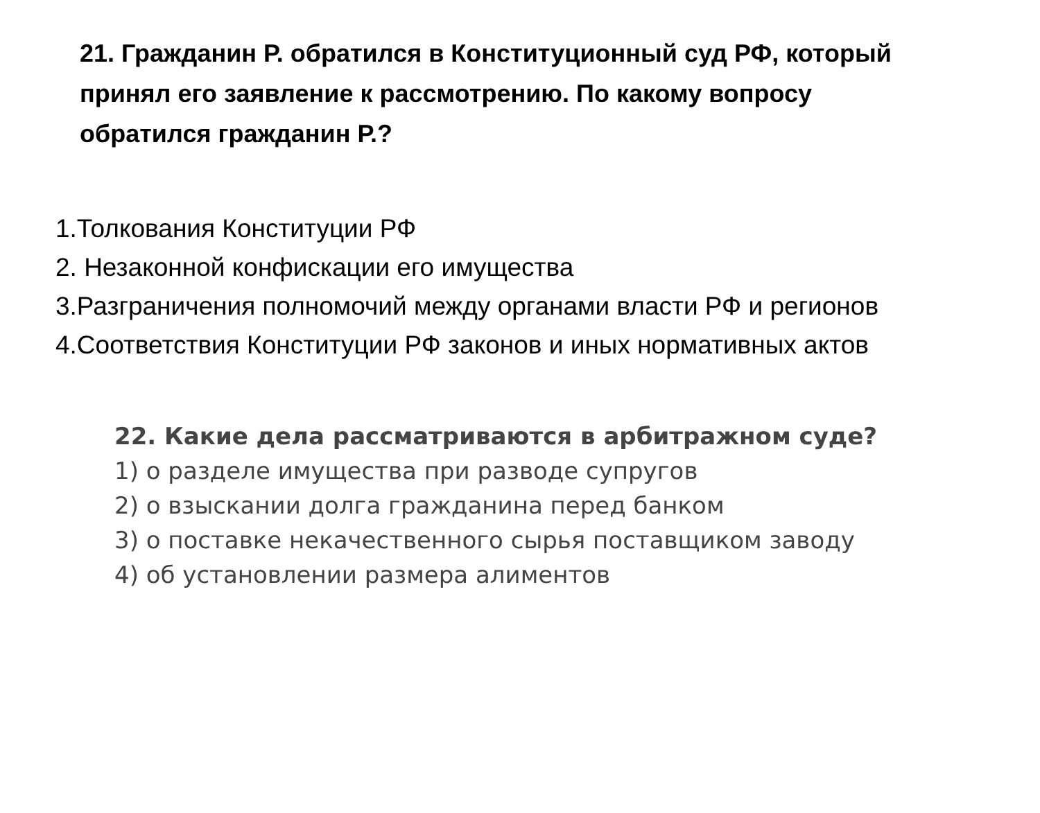21. Гражданин Р. обратился в Конституционный суд РФ, который принял его заявление к рассмотрению. По какому вопросу обратился гражданин Р.?
1.Толкования Конституции РФ
2. Незаконной конфискации его имущества
3.Разграничения полномочий между органами власти РФ и регионов
4.Соответствия Конституции РФ законов и иных нормативных актов
22. Какие дела рассматриваются в арбитражном суде?
1) о разделе имущества при разводе супругов
2) о взыскании долга гражданина перед банком
3) о поставке некачественного сырья поставщиком заводу
4) об установлении размера алиментов